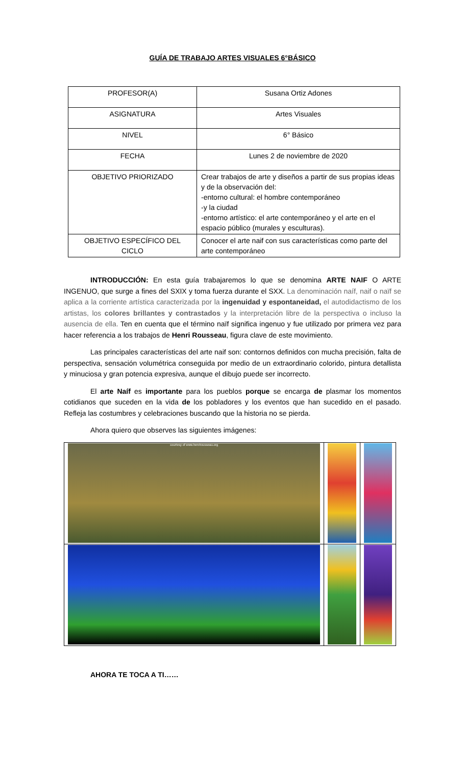GUÍA DE TRABAJO ARTES VISUALES 6°BÁSICO
| PROFESOR(A) | Susana Ortiz Adones |
| ASIGNATURA | Artes Visuales |
| NIVEL | 6° Básico |
| FECHA | Lunes 2 de noviembre de 2020 |
| OBJETIVO PRIORIZADO | Crear trabajos de arte y diseños a partir de sus propias ideas y de la observación del: -entorno cultural: el hombre contemporáneo -y la ciudad -entorno artístico: el arte contemporáneo y el arte en el espacio público (murales y esculturas). |
| OBJETIVO ESPECÍFICO DEL CICLO | Conocer el arte naif con sus características como parte del arte contemporáneo |
INTRODUCCIÓN: En esta guía trabajaremos lo que se denomina ARTE NAIF O ARTE INGENUO, que surge a fines del SXIX y toma fuerza durante el SXX. La denominación naíf, naif o naïf se aplica a la corriente artística caracterizada por la ingenuidad y espontaneidad, el autodidactismo de los artistas, los colores brillantes y contrastados y la interpretación libre de la perspectiva o incluso la ausencia de ella. Ten en cuenta que el término naïf significa ingenuo y fue utilizado por primera vez para hacer referencia a los trabajos de Henri Rousseau, figura clave de este movimiento.
Las principales características del arte naif son: contornos definidos con mucha precisión, falta de perspectiva, sensación volumétrica conseguida por medio de un extraordinario colorido, pintura detallista y minuciosa y gran potencia expresiva, aunque el dibujo puede ser incorrecto.
El arte Naíf es importante para los pueblos porque se encarga de plasmar los momentos cotidianos que suceden en la vida de los pobladores y los eventos que han sucedido en el pasado. Refleja las costumbres y celebraciones buscando que la historia no se pierda.
Ahora quiero que observes las siguientes imágenes:
| courtesy of www.henrirousseau.org | | |
AHORA TE TOCA A TI……